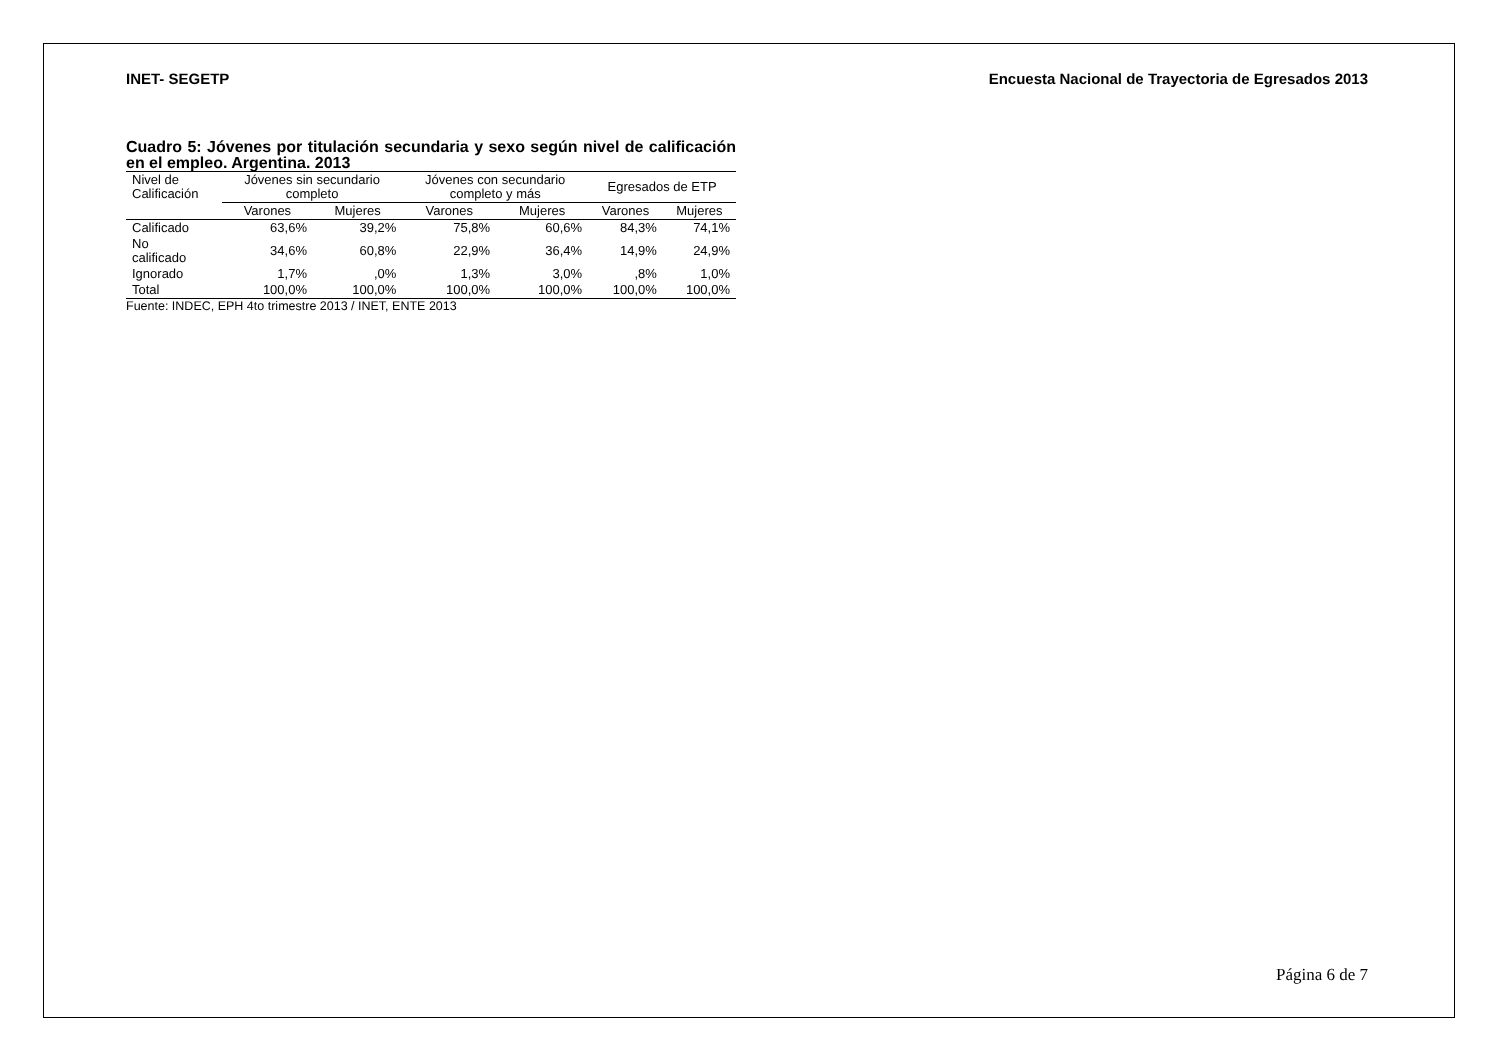INET- SEGETP Encuesta Nacional de Trayectoria de Egresados 2013
Cuadro 5: Jóvenes por titulación secundaria y sexo según nivel de calificación en el empleo. Argentina. 2013
| Nivel de Calificación | Jóvenes sin secundario completo | | Jóvenes con secundario completo y más | | Egresados de ETP | |
| --- | --- | --- | --- | --- | --- | --- |
| | Varones | Mujeres | Varones | Mujeres | Varones | Mujeres |
| Calificado | 63,6% | 39,2% | 75,8% | 60,6% | 84,3% | 74,1% |
| No calificado | 34,6% | 60,8% | 22,9% | 36,4% | 14,9% | 24,9% |
| Ignorado | 1,7% | ,0% | 1,3% | 3,0% | ,8% | 1,0% |
| Total | 100,0% | 100,0% | 100,0% | 100,0% | 100,0% | 100,0% |
Fuente: INDEC, EPH 4to trimestre 2013 / INET, ENTE 2013
Página 6 de 7